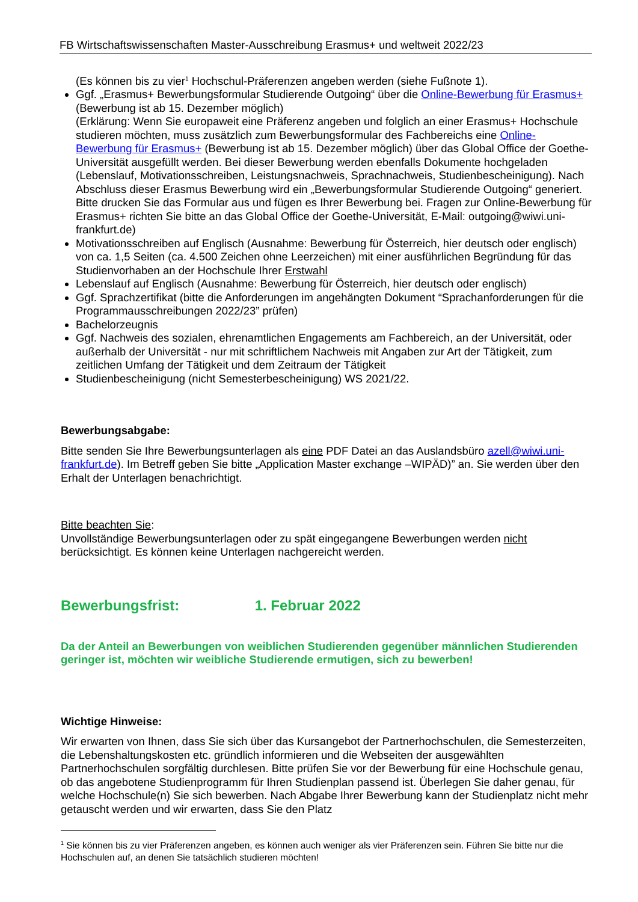FB Wirtschaftswissenschaften Master-Ausschreibung Erasmus+ und weltweit 2022/23
(Es können bis zu vier<sup>1</sup> Hochschul-Präferenzen angeben werden (siehe Fußnote 1).
Ggf. „Erasmus+ Bewerbungsformular Studierende Outgoing“ über die Online-Bewerbung für Erasmus+ (Bewerbung ist ab 15. Dezember möglich)
(Erklärung: Wenn Sie europaweit eine Präferenz angeben und folglich an einer Erasmus+ Hochschule studieren möchten, muss zusätzlich zum Bewerbungsformular des Fachbereichs eine Online-Bewerbung für Erasmus+ (Bewerbung ist ab 15. Dezember möglich) über das Global Office der Goethe-Universität ausgefüllt werden. Bei dieser Bewerbung werden ebenfalls Dokumente hochgeladen (Lebenslauf, Motivationsschreiben, Leistungsnachweis, Sprachnachweis, Studienbescheinigung). Nach Abschluss dieser Erasmus Bewerbung wird ein „Bewerbungsformular Studierende Outgoing“ generiert. Bitte drucken Sie das Formular aus und fügen es Ihrer Bewerbung bei. Fragen zur Online-Bewerbung für Erasmus+ richten Sie bitte an das Global Office der Goethe-Universität, E-Mail: outgoing@wiwi.uni-frankfurt.de)
Motivationsschreiben auf Englisch (Ausnahme: Bewerbung für Österreich, hier deutsch oder englisch) von ca. 1,5 Seiten (ca. 4.500 Zeichen ohne Leerzeichen) mit einer ausführlichen Begründung für das Studienvorhaben an der Hochschule Ihrer Erstwahl
Lebenslauf auf Englisch (Ausnahme: Bewerbung für Österreich, hier deutsch oder englisch)
Ggf. Sprachzertifikat (bitte die Anforderungen im angehängten Dokument “Sprachanforderungen für die Programmausschreibungen 2022/23” prüfen)
Bachelorzeugnis
Ggf. Nachweis des sozialen, ehrenamtlichen Engagements am Fachbereich, an der Universität, oder außerhalb der Universität - nur mit schriftlichem Nachweis mit Angaben zur Art der Tätigkeit, zum zeitlichen Umfang der Tätigkeit und dem Zeitraum der Tätigkeit
Studienbescheinigung (nicht Semesterbescheinigung) WS 2021/22.
Bewerbungsabgabe:
Bitte senden Sie Ihre Bewerbungsunterlagen als eine PDF Datei an das Auslandsbüro azell@wiwi.uni-frankfurt.de). Im Betreff geben Sie bitte „Application Master exchange –WIPÄD)” an. Sie werden über den Erhalt der Unterlagen benachrichtigt.
Bitte beachten Sie:
Unvollständige Bewerbungsunterlagen oder zu spät eingegangene Bewerbungen werden nicht berücksichtigt. Es können keine Unterlagen nachgereicht werden.
Bewerbungsfrist: 1. Februar 2022
Da der Anteil an Bewerbungen von weiblichen Studierenden gegenüber männlichen Studierenden geringer ist, möchten wir weibliche Studierende ermutigen, sich zu bewerben!
Wichtige Hinweise:
Wir erwarten von Ihnen, dass Sie sich über das Kursangebot der Partnerhochschulen, die Semesterzeiten, die Lebenshaltungskosten etc. gründlich informieren und die Webseiten der ausgewählten Partnerhochschulen sorgfältig durchlesen. Bitte prüfen Sie vor der Bewerbung für eine Hochschule genau, ob das angebotene Studienprogramm für Ihren Studienplan passend ist. Überlegen Sie daher genau, für welche Hochschule(n) Sie sich bewerben. Nach Abgabe Ihrer Bewerbung kann der Studienplatz nicht mehr getauscht werden und wir erwarten, dass Sie den Platz
<sup>1</sup> Sie können bis zu vier Präferenzen angeben, es können auch weniger als vier Präferenzen sein. Führen Sie bitte nur die Hochschulen auf, an denen Sie tatsächlich studieren möchten!